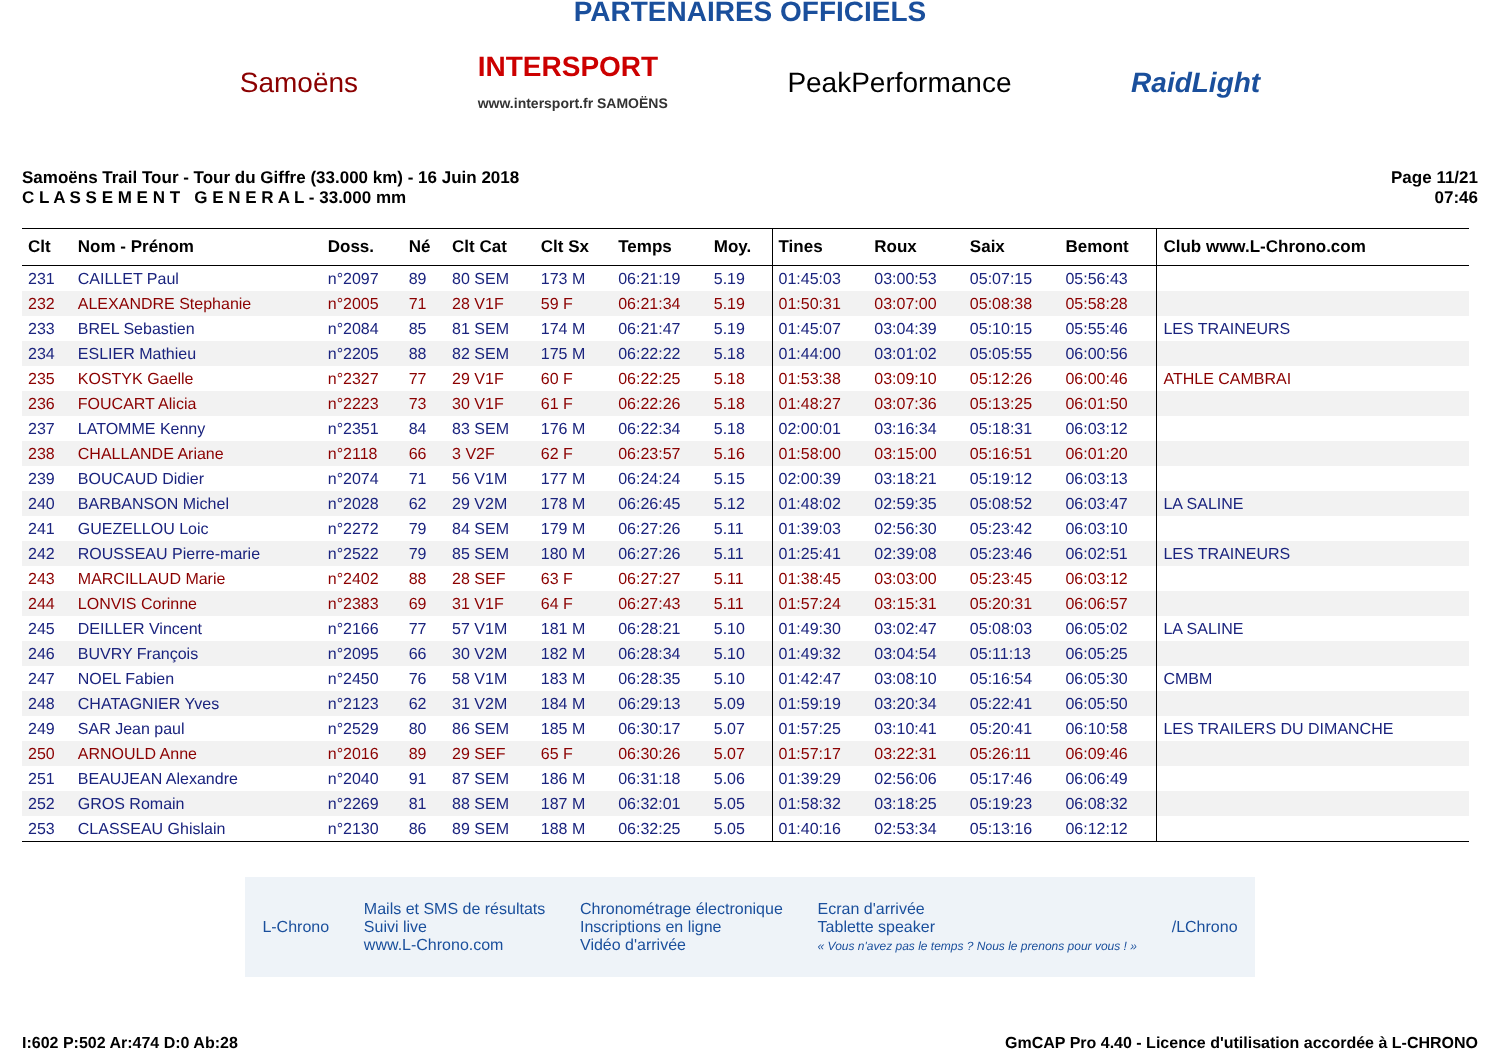PARTENAIRES OFFICIELS
Samoëns INTERSPORT
www.intersport.fr SAMOËNS PeakPerformance RaidLight
Samoëns Trail Tour - Tour du Giffre (33.000 km) - 16 Juin 2018
C L A S S E M E N T G E N E R A L - 33.000 mm
Page 11/21
07:46
| Clt | Nom - Prénom | Doss. | Né | Clt Cat | Clt Sx | Temps | Moy. | Tines | Roux | Saix | Bemont | Club www.L-Chrono.com |
| --- | --- | --- | --- | --- | --- | --- | --- | --- | --- | --- | --- | --- |
| 231 | CAILLET Paul | n°2097 | 89 | 80 SEM | 173 M | 06:21:19 | 5.19 | 01:45:03 | 03:00:53 | 05:07:15 | 05:56:43 | |
| 232 | ALEXANDRE Stephanie | n°2005 | 71 | 28 V1F | 59 F | 06:21:34 | 5.19 | 01:50:31 | 03:07:00 | 05:08:38 | 05:58:28 | |
| 233 | BREL Sebastien | n°2084 | 85 | 81 SEM | 174 M | 06:21:47 | 5.19 | 01:45:07 | 03:04:39 | 05:10:15 | 05:55:46 | LES TRAINEURS |
| 234 | ESLIER Mathieu | n°2205 | 88 | 82 SEM | 175 M | 06:22:22 | 5.18 | 01:44:00 | 03:01:02 | 05:05:55 | 06:00:56 | |
| 235 | KOSTYK Gaelle | n°2327 | 77 | 29 V1F | 60 F | 06:22:25 | 5.18 | 01:53:38 | 03:09:10 | 05:12:26 | 06:00:46 | ATHLE CAMBRAI |
| 236 | FOUCART Alicia | n°2223 | 73 | 30 V1F | 61 F | 06:22:26 | 5.18 | 01:48:27 | 03:07:36 | 05:13:25 | 06:01:50 | |
| 237 | LATOMME Kenny | n°2351 | 84 | 83 SEM | 176 M | 06:22:34 | 5.18 | 02:00:01 | 03:16:34 | 05:18:31 | 06:03:12 | |
| 238 | CHALLANDE Ariane | n°2118 | 66 | 3 V2F | 62 F | 06:23:57 | 5.16 | 01:58:00 | 03:15:00 | 05:16:51 | 06:01:20 | |
| 239 | BOUCAUD Didier | n°2074 | 71 | 56 V1M | 177 M | 06:24:24 | 5.15 | 02:00:39 | 03:18:21 | 05:19:12 | 06:03:13 | |
| 240 | BARBANSON Michel | n°2028 | 62 | 29 V2M | 178 M | 06:26:45 | 5.12 | 01:48:02 | 02:59:35 | 05:08:52 | 06:03:47 | LA SALINE |
| 241 | GUEZELLOU Loic | n°2272 | 79 | 84 SEM | 179 M | 06:27:26 | 5.11 | 01:39:03 | 02:56:30 | 05:23:42 | 06:03:10 | |
| 242 | ROUSSEAU Pierre-marie | n°2522 | 79 | 85 SEM | 180 M | 06:27:26 | 5.11 | 01:25:41 | 02:39:08 | 05:23:46 | 06:02:51 | LES TRAINEURS |
| 243 | MARCILLAUD Marie | n°2402 | 88 | 28 SEF | 63 F | 06:27:27 | 5.11 | 01:38:45 | 03:03:00 | 05:23:45 | 06:03:12 | |
| 244 | LONVIS Corinne | n°2383 | 69 | 31 V1F | 64 F | 06:27:43 | 5.11 | 01:57:24 | 03:15:31 | 05:20:31 | 06:06:57 | |
| 245 | DEILLER Vincent | n°2166 | 77 | 57 V1M | 181 M | 06:28:21 | 5.10 | 01:49:30 | 03:02:47 | 05:08:03 | 06:05:02 | LA SALINE |
| 246 | BUVRY François | n°2095 | 66 | 30 V2M | 182 M | 06:28:34 | 5.10 | 01:49:32 | 03:04:54 | 05:11:13 | 06:05:25 | |
| 247 | NOEL Fabien | n°2450 | 76 | 58 V1M | 183 M | 06:28:35 | 5.10 | 01:42:47 | 03:08:10 | 05:16:54 | 06:05:30 | CMBM |
| 248 | CHATAGNIER Yves | n°2123 | 62 | 31 V2M | 184 M | 06:29:13 | 5.09 | 01:59:19 | 03:20:34 | 05:22:41 | 06:05:50 | |
| 249 | SAR Jean paul | n°2529 | 80 | 86 SEM | 185 M | 06:30:17 | 5.07 | 01:57:25 | 03:10:41 | 05:20:41 | 06:10:58 | LES TRAILERS DU DIMANCHE |
| 250 | ARNOULD Anne | n°2016 | 89 | 29 SEF | 65 F | 06:30:26 | 5.07 | 01:57:17 | 03:22:31 | 05:26:11 | 06:09:46 | |
| 251 | BEAUJEAN Alexandre | n°2040 | 91 | 87 SEM | 186 M | 06:31:18 | 5.06 | 01:39:29 | 02:56:06 | 05:17:46 | 06:06:49 | |
| 252 | GROS Romain | n°2269 | 81 | 88 SEM | 187 M | 06:32:01 | 5.05 | 01:58:32 | 03:18:25 | 05:19:23 | 06:08:32 | |
| 253 | CLASSEAU Ghislain | n°2130 | 86 | 89 SEM | 188 M | 06:32:25 | 5.05 | 01:40:16 | 02:53:34 | 05:13:16 | 06:12:12 | |
L-Chrono Mails et SMS de résultats
Suivi live
www.L-Chrono.com Chronométrage électronique
Inscriptions en ligne
Vidéo d'arrivée Ecran d'arrivée
Tablette speaker
« Vous n'avez pas le temps ? Nous le prenons pour vous ! » /LChrono
I:602 P:502 Ar:474 D:0 Ab:28 GmCAP Pro 4.40 - Licence d'utilisation accordée à L-CHRONO